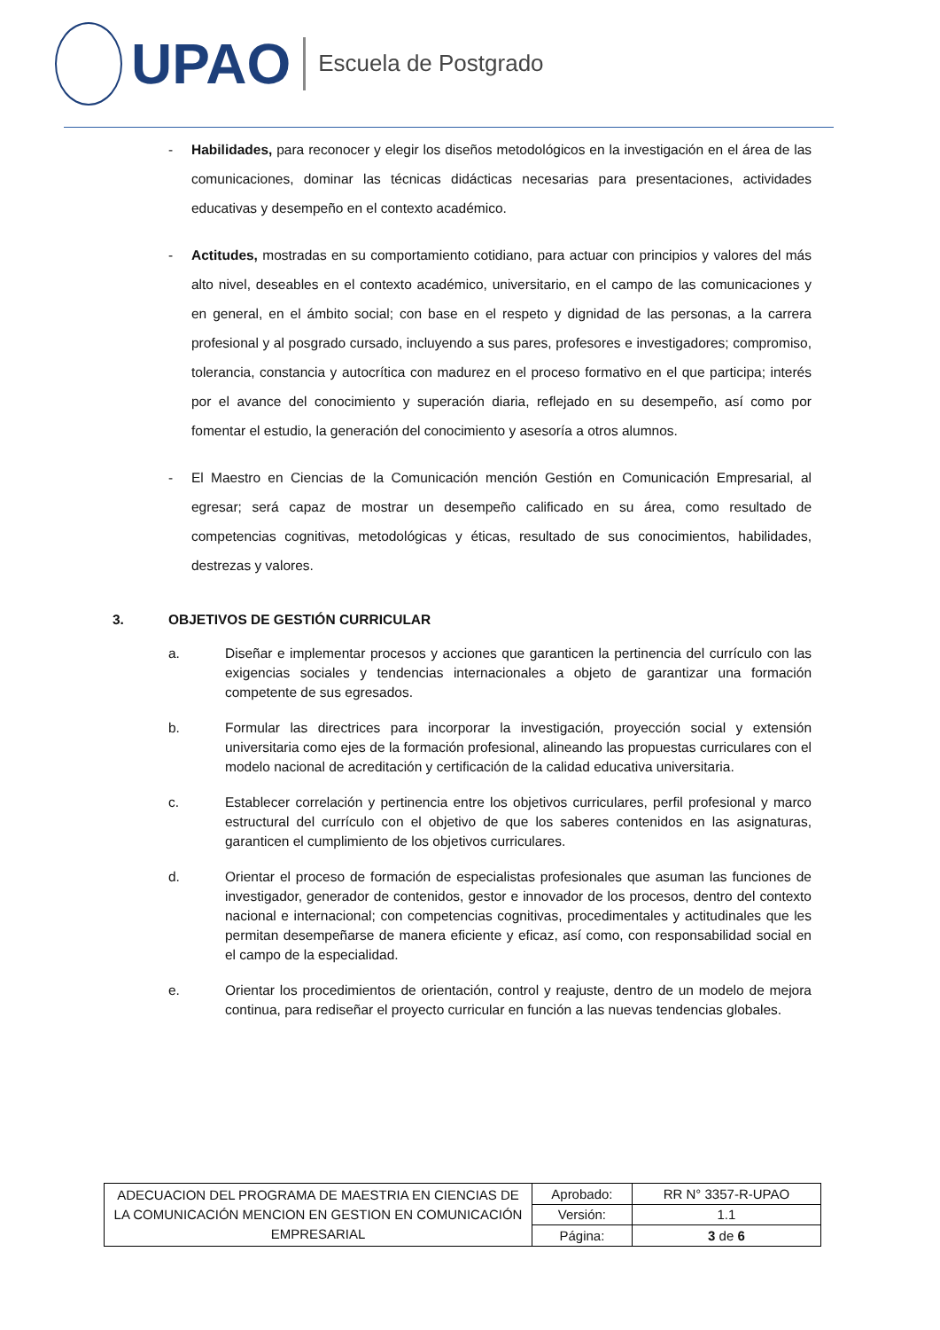UPAO
Escuela de Postgrado
- Habilidades, para reconocer y elegir los diseños metodológicos en la investigación en el área de las comunicaciones, dominar las técnicas didácticas necesarias para presentaciones, actividades educativas y desempeño en el contexto académico.
- Actitudes, mostradas en su comportamiento cotidiano, para actuar con principios y valores del más alto nivel, deseables en el contexto académico, universitario, en el campo de las comunicaciones y en general, en el ámbito social; con base en el respeto y dignidad de las personas, a la carrera profesional y al posgrado cursado, incluyendo a sus pares, profesores e investigadores; compromiso, tolerancia, constancia y autocrítica con madurez en el proceso formativo en el que participa; interés por el avance del conocimiento y superación diaria, reflejado en su desempeño, así como por fomentar el estudio, la generación del conocimiento y asesoría a otros alumnos.
- El Maestro en Ciencias de la Comunicación mención Gestión en Comunicación Empresarial, al egresar; será capaz de mostrar un desempeño calificado en su área, como resultado de competencias cognitivas, metodológicas y éticas, resultado de sus conocimientos, habilidades, destrezas y valores.
3. OBJETIVOS DE GESTIÓN CURRICULAR
a. Diseñar e implementar procesos y acciones que garanticen la pertinencia del currículo con las exigencias sociales y tendencias internacionales a objeto de garantizar una formación competente de sus egresados.
b. Formular las directrices para incorporar la investigación, proyección social y extensión universitaria como ejes de la formación profesional, alineando las propuestas curriculares con el modelo nacional de acreditación y certificación de la calidad educativa universitaria.
c. Establecer correlación y pertinencia entre los objetivos curriculares, perfil profesional y marco estructural del currículo con el objetivo de que los saberes contenidos en las asignaturas, garanticen el cumplimiento de los objetivos curriculares.
d. Orientar el proceso de formación de especialistas profesionales que asuman las funciones de investigador, generador de contenidos, gestor e innovador de los procesos, dentro del contexto nacional e internacional; con competencias cognitivas, procedimentales y actitudinales que les permitan desempeñarse de manera eficiente y eficaz, así como, con responsabilidad social en el campo de la especialidad.
e. Orientar los procedimientos de orientación, control y reajuste, dentro de un modelo de mejora continua, para rediseñar el proyecto curricular en función a las nuevas tendencias globales.
| ADECUACION DEL PROGRAMA DE MAESTRIA EN CIENCIAS DE LA COMUNICACIÓN MENCION EN GESTION EN COMUNICACIÓN EMPRESARIAL | Aprobado: | RR N° 3357-R-UPAO |
| | Versión: | 1.1 |
| | Página: | 3 de 6 |